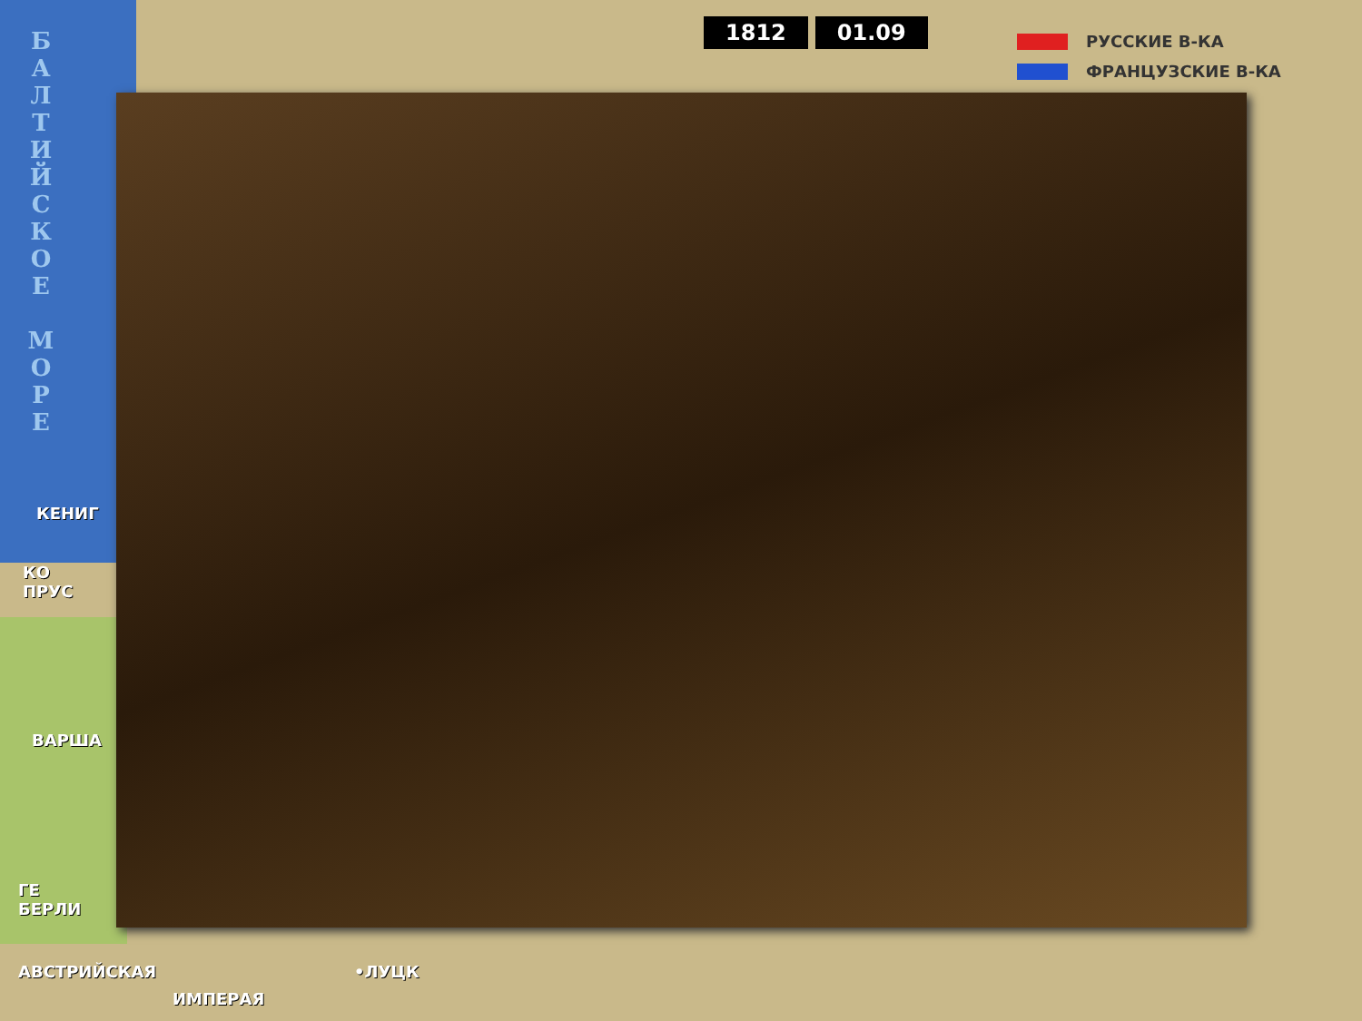Б
А
Л
Т
И
Й
С
К
О
Е
М
О
Р
Е
1812 01.09
РУССКИЕ В-КА
ФРАНЦУЗСКИЕ В-КА
КЕНИГ
КО
ПРУС
ВАРША
ГЕ
БЕРЛИ
АВСТРИЙСКАЯ
ИМПЕРАЯ
•ЛУЦК